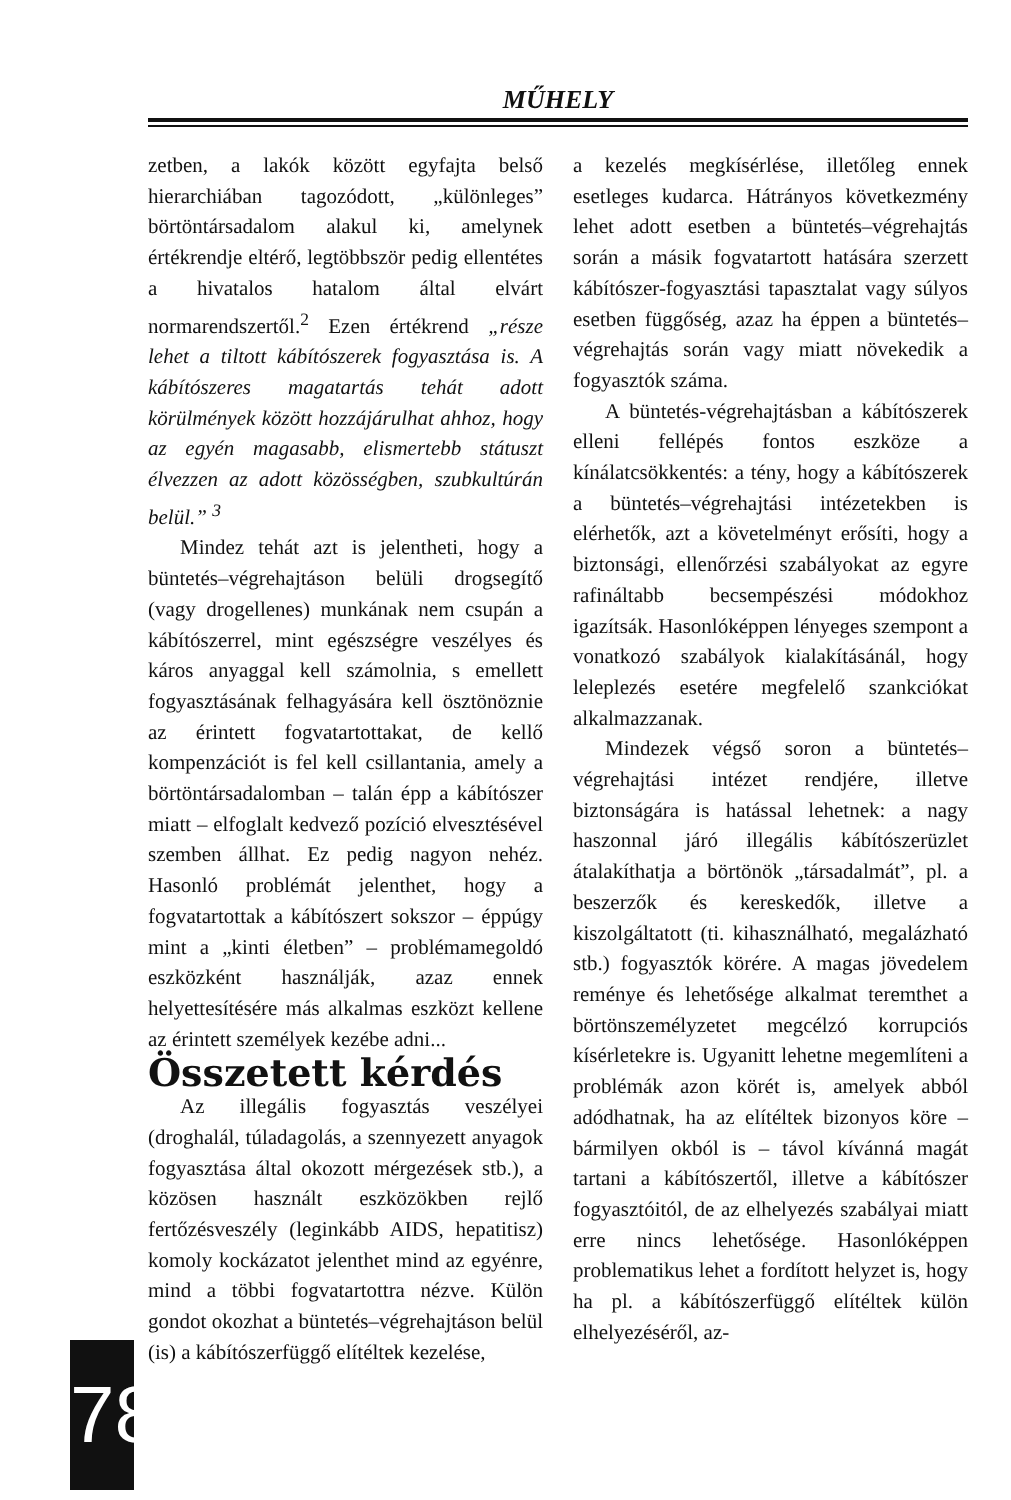MŰHELY
zetben, a lakók között egyfajta belső hierarchiában tagozódott, „különleges” börtöntársadalom alakul ki, amelynek értékrendje eltérő, legtöbbször pedig ellentétes a hivatalos hatalom által elvárt normarendszertől.<sup>2</sup> Ezen értékrend „része lehet a tiltott kábítószerek fogyasztása is. A kábítószeres magatartás tehát adott körülmények között hozzájárulhat ahhoz, hogy az egyén magasabb, elismertebb státuszt élvezzen az adott közösségben, szubkultúrán belül.” <sup>3</sup>
Mindez tehát azt is jelentheti, hogy a büntetés–végrehajtáson belüli drogsegítő (vagy drogellenes) munkának nem csupán a kábítószerrel, mint egészségre veszélyes és káros anyaggal kell számolnia, s emellett fogyasztásának felhagyására kell ösztönöznie az érintett fogvatartottakat, de kellő kompenzációt is fel kell csillantania, amely a börtöntársadalomban – talán épp a kábítószer miatt – elfoglalt kedvező pozíció elvesztésével szemben állhat. Ez pedig nagyon nehéz. Hasonló problémát jelenthet, hogy a fogvatartottak a kábítószert sokszor – éppúgy mint a „kinti életben” – problémamegoldó eszközként használják, azaz ennek helyettesítésére más alkalmas eszközt kellene az érintett személyek kezébe adni...
Összetett kérdés
Az illegális fogyasztás veszélyei (droghalál, túladagolás, a szennyezett anyagok fogyasztása által okozott mérgezések stb.), a közösen használt eszközökben rejlő fertőzésveszély (leginkább AIDS, hepatitisz) komoly kockázatot jelenthet mind az egyénre, mind a többi fogvatartottra nézve. Külön gondot okozhat a büntetés–végrehajtáson belül (is) a kábítószerfüggő elítéltek kezelése,
a kezelés megkísérlése, illetőleg ennek esetleges kudarca. Hátrányos következmény lehet adott esetben a büntetés–végrehajtás során a másik fogvatartott hatására szerzett kábítószer-fogyasztási tapasztalat vagy súlyos esetben függőség, azaz ha éppen a büntetés–végrehajtás során vagy miatt növekedik a fogyasztók száma.
A büntetés-végrehajtásban a kábítószerek elleni fellépés fontos eszköze a kínálatcsökkentés: a tény, hogy a kábítószerek a büntetés–végrehajtási intézetekben is elérhetők, azt a követelményt erősíti, hogy a biztonsági, ellenőrzési szabályokat az egyre rafináltabb becsempészési módokhoz igazítsák. Hasonlóképpen lényeges szempont a vonatkozó szabályok kialakításánál, hogy leleplezés esetére megfelelő szankciókat alkalmazzanak.
Mindezek végső soron a büntetés–végrehajtási intézet rendjére, illetve biztonságára is hatással lehetnek: a nagy haszonnal járó illegális kábítószerüzlet átalakíthatja a börtönök „társadalmát”, pl. a beszerzők és kereskedők, illetve a kiszolgáltatott (ti. kihasználható, megalázható stb.) fogyasztók körére. A magas jövedelem reménye és lehetősége alkalmat teremthet a börtönszemélyzetet megcélzó korrupciós kísérletekre is. Ugyanitt lehetne megemlíteni a problémák azon körét is, amelyek abból adódhatnak, ha az elítéltek bizonyos köre – bármilyen okból is – távol kívánná magát tartani a kábítószertől, illetve a kábítószer fogyasztóitól, de az elhelyezés szabályai miatt erre nincs lehetősége. Hasonlóképpen problematikus lehet a fordított helyzet is, hogy ha pl. a kábítószerfüggő elítéltek külön elhelyezéséről, az-
78